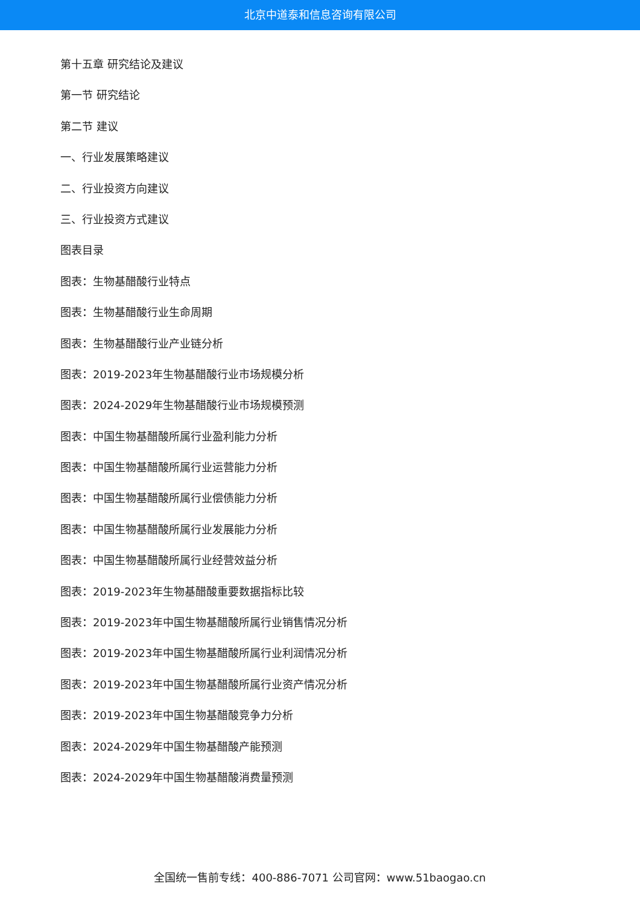北京中道泰和信息咨询有限公司
第十五章 研究结论及建议
第一节 研究结论
第二节 建议
一、行业发展策略建议
二、行业投资方向建议
三、行业投资方式建议
图表目录
图表：生物基醋酸行业特点
图表：生物基醋酸行业生命周期
图表：生物基醋酸行业产业链分析
图表：2019-2023年生物基醋酸行业市场规模分析
图表：2024-2029年生物基醋酸行业市场规模预测
图表：中国生物基醋酸所属行业盈利能力分析
图表：中国生物基醋酸所属行业运营能力分析
图表：中国生物基醋酸所属行业偿债能力分析
图表：中国生物基醋酸所属行业发展能力分析
图表：中国生物基醋酸所属行业经营效益分析
图表：2019-2023年生物基醋酸重要数据指标比较
图表：2019-2023年中国生物基醋酸所属行业销售情况分析
图表：2019-2023年中国生物基醋酸所属行业利润情况分析
图表：2019-2023年中国生物基醋酸所属行业资产情况分析
图表：2019-2023年中国生物基醋酸竞争力分析
图表：2024-2029年中国生物基醋酸产能预测
图表：2024-2029年中国生物基醋酸消费量预测
全国统一售前专线：400-886-7071 公司官网：www.51baogao.cn